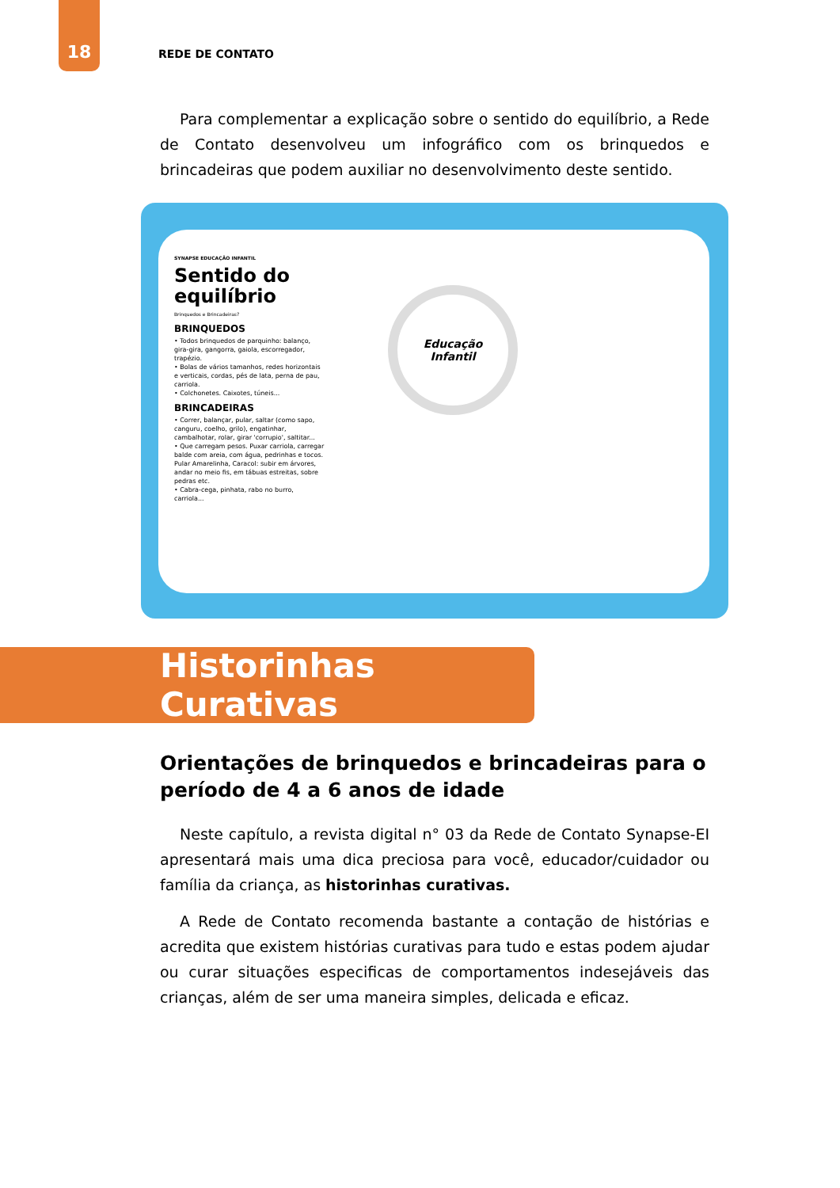18
REDE DE CONTATO
Para complementar a explicação sobre o sentido do equilíbrio, a Rede de Contato desenvolveu um infográfico com os brinquedos e brincadeiras que podem auxiliar no desenvolvimento deste sentido.
SYNAPSE EDUCAÇÃO INFANTIL
Sentido do equilíbrio
Brinquedos e Brincadeiras?
BRINQUEDOS
• Todos brinquedos de parquinho: balanço, gira-gira, gangorra, gaiola, escorregador, trapézio.
• Bolas de vários tamanhos, redes horizontais e verticais, cordas, pés de lata, perna de pau, carriola.
• Colchonetes. Caixotes, túneis...
BRINCADEIRAS
• Correr, balançar, pular, saltar (como sapo, canguru, coelho, grilo), engatinhar, cambalhotar, rolar, girar 'corrupio', saltitar...
• Que carregam pesos. Puxar carriola, carregar balde com areia, com água, pedrinhas e tocos. Pular Amarelinha, Caracol: subir em árvores, andar no meio fis, em tábuas estreitas, sobre pedras etc.
• Cabra-cega, pinhata, rabo no burro, carriola...
Educação
Infantil
Historinhas Curativas
Orientações de brinquedos e brincadeiras para o período de 4 a 6 anos de idade
Neste capítulo, a revista digital n° 03 da Rede de Contato Synapse-EI apresentará mais uma dica preciosa para você, educador/cuidador ou família da criança, as historinhas curativas.
A Rede de Contato recomenda bastante a contação de histórias e acredita que existem histórias curativas para tudo e estas podem ajudar ou curar situações especificas de comportamentos indesejáveis das crianças, além de ser uma maneira simples, delicada e eficaz.